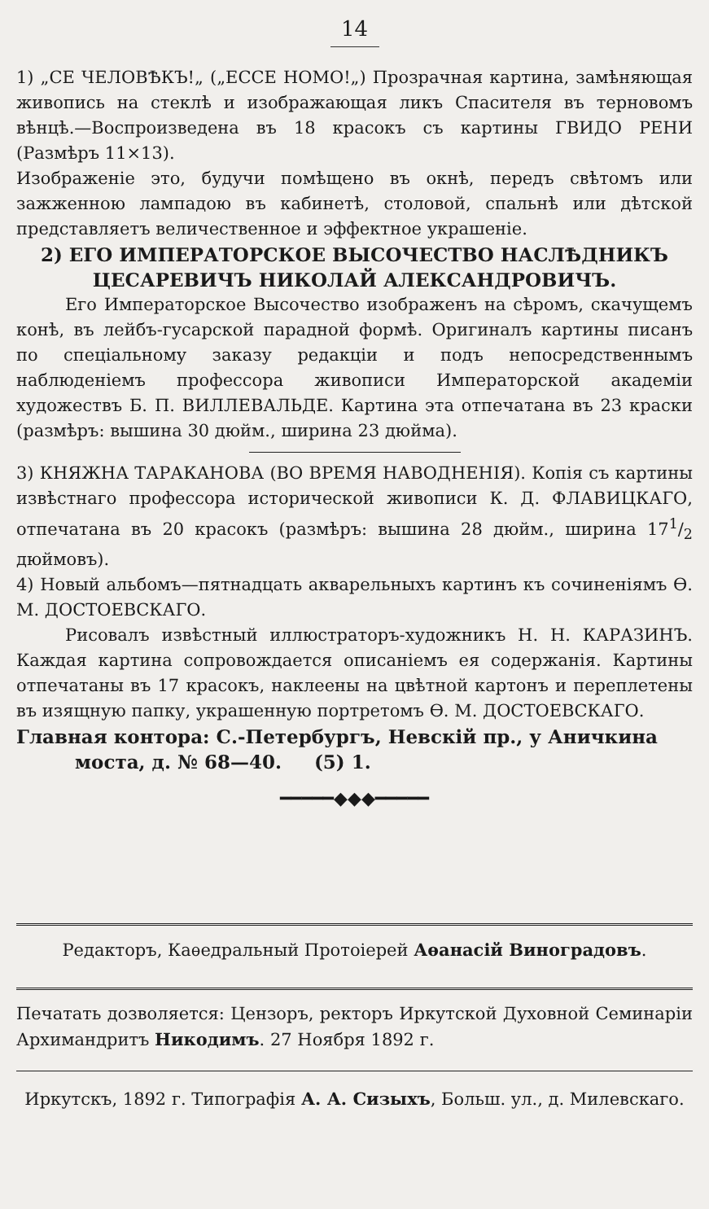14
1) „СЕ ЧЕЛОВѢКЪ!„ („ЕССЕ НОМО!„) Прозрачная картина, замѣняющая живопись на стеклѣ и изображающая ликъ Спасителя въ терновомъ вѣнцѣ.—Воспроизведена въ 18 красокъ съ картины ГВИДО РЕНИ (Размѣръ 11×13).
Изображеніе это, будучи помѣщено въ окнѣ, передъ свѣтомъ или зажженною лампадою въ кабинетѣ, столовой, спальнѣ или дѣтской представляетъ величественное и эффектное украшеніе.
2) ЕГО ИМПЕРАТОРСКОЕ ВЫСОЧЕСТВО НАСЛѢДНИКЪ
ЦЕСАРЕВИЧЪ НИКОЛАЙ АЛЕКСАНДРОВИЧЪ.
Его Императорское Высочество изображенъ на сѣромъ, скачущемъ конѣ, въ лейбъ-гусарской парадной формѣ. Оригиналъ картины писанъ по спеціальному заказу редакціи и подъ непосредственнымъ наблюденіемъ профессора живописи Императорской академіи художествъ Б. П. ВИЛЛЕВАЛЬДЕ. Картина эта отпечатана въ 23 краски (размѣръ: вышина 30 дюйм., ширина 23 дюйма).
3) КНЯЖНА ТАРАКАНОВА (ВО ВРЕМЯ НАВОДНЕНІЯ). Копія съ картины извѣстнаго профессора исторической живописи К. Д. ФЛАВИЦКАГО, отпечатана въ 20 красокъ (размѣръ: вышина 28 дюйм., ширина 171/2 дюймовъ).
4) Новый альбомъ—пятнадцать акварельныхъ картинъ къ сочиненіямъ Ѳ. М. ДОСТОЕВСКАГО.
Рисовалъ извѣстный иллюстраторъ-художникъ Н. Н. КАРАЗИНЪ. Каждая картина сопровождается описаніемъ ея содержанія. Картины отпечатаны въ 17 красокъ, наклеены на цвѣтной картонъ и переплетены въ изящную папку, украшенную портретомъ Ѳ. М. ДОСТОЕВСКАГО.
Главная контора: С.-Петербургъ, Невскій пр., у Аничкина
моста, д. № 68—40. (5) 1.
━━━━━◆◆◆━━━━━
Редакторъ, Каѳедральный Протоіерей Аѳанасій Виноградовъ.
Печатать дозволяется: Цензоръ, ректоръ Иркутской Духовной Семинаріи Архимандритъ Никодимъ. 27 Ноября 1892 г.
Иркутскъ, 1892 г. Типографія А. А. Сизыхъ, Больш. ул., д. Милевскаго.